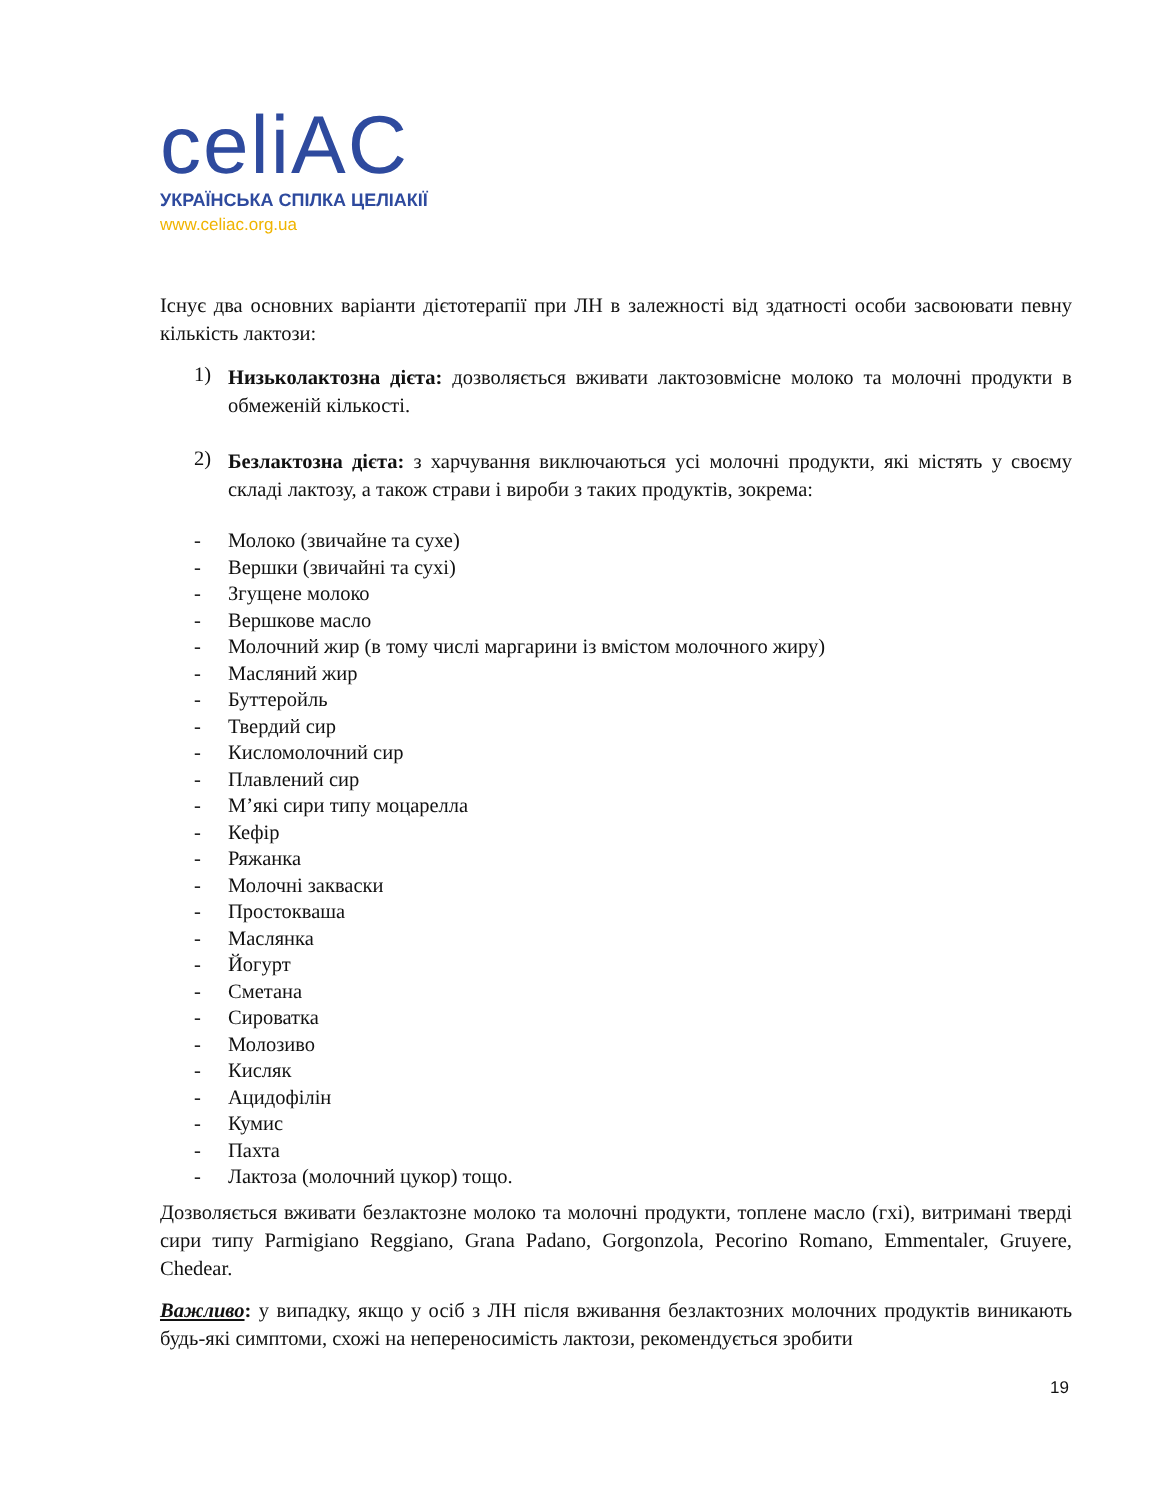celiAC
УКРАЇНСЬКА СПІЛКА ЦЕЛІАКІЇ
www.celiac.org.ua
Існує два основних варіанти дієтотерапії при ЛН в залежності від здатності особи засвоювати певну кількість лактози:
1)
Низьколактозна дієта: дозволяється вживати лактозовмісне молоко та молочні продукти в обмеженій кількості.
2)
Безлактозна дієта: з харчування виключаються усі молочні продукти, які містять у своєму складі лактозу, а також страви і вироби з таких продуктів, зокрема:
- Молоко (звичайне та сухе)
- Вершки (звичайні та сухі)
- Згущене молоко
- Вершкове масло
- Молочний жир (в тому числі маргарини із вмістом молочного жиру)
- Масляний жир
- Буттеройль
- Твердий сир
- Кисломолочний сир
- Плавлений сир
- М’які сири типу моцарелла
- Кефір
- Ряжанка
- Молочні закваски
- Простокваша
- Маслянка
- Йогурт
- Сметана
- Сироватка
- Молозиво
- Кисляк
- Ацидофілін
- Кумис
- Пахта
- Лактоза (молочний цукор) тощо.
Дозволяється вживати безлактозне молоко та молочні продукти, топлене масло (гхі), витримані тверді сири типу Parmigiano Reggiano, Grana Padano, Gorgonzola, Pecorino Romano, Emmentaler, Gruyere, Chedear.
Важливо: у випадку, якщо у осіб з ЛН після вживання безлактозних молочних продуктів виникають будь-які симптоми, схожі на непереносимість лактози, рекомендується зробити
19